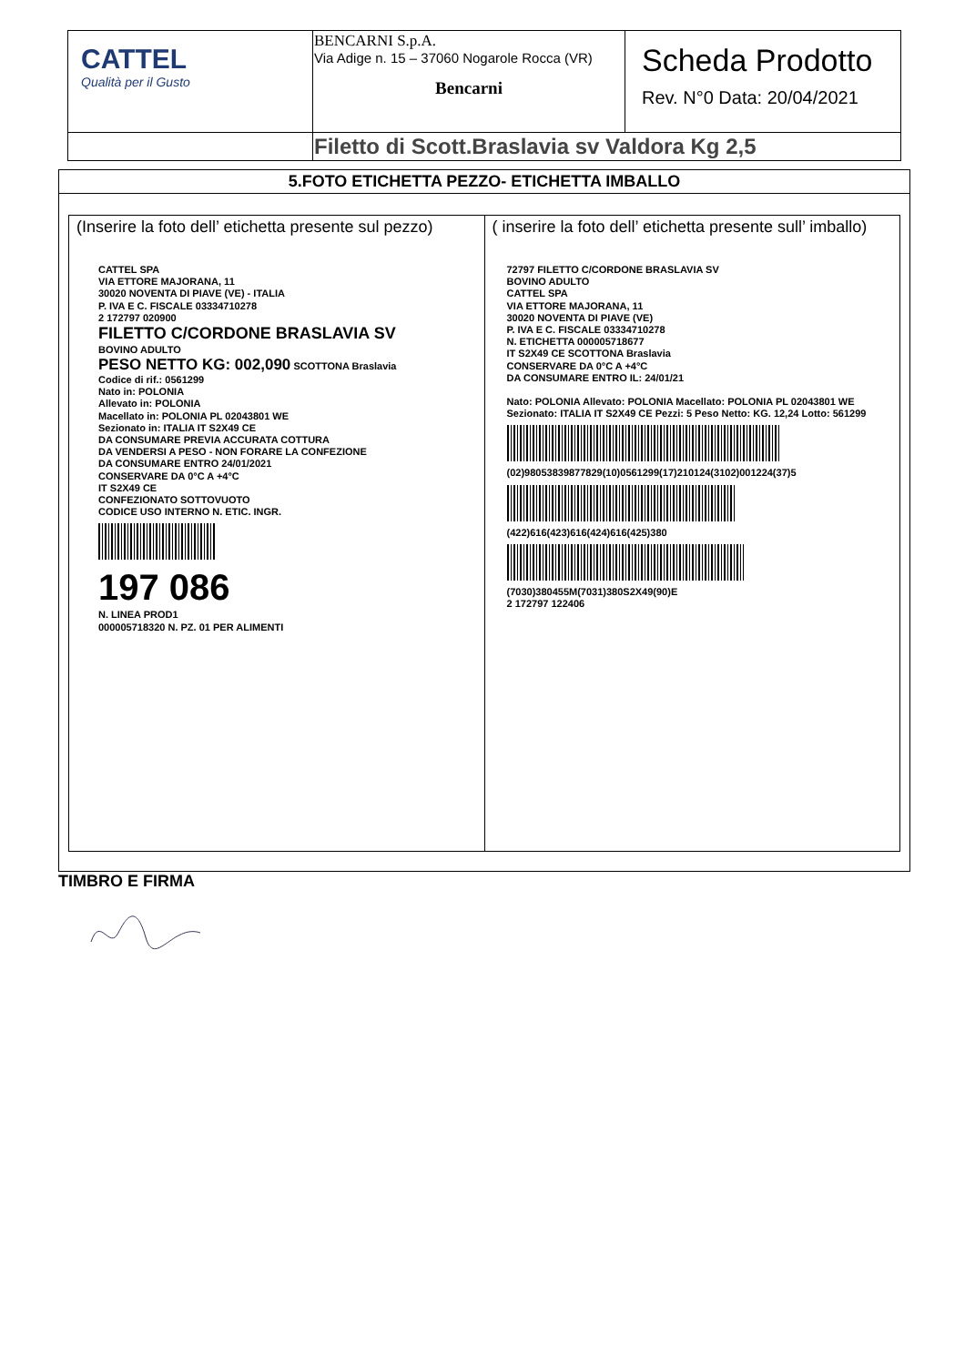| CATTEL Qualità per il Gusto | BENCARNI S.p.A. Via Adige n. 15 – 37060 Nogarole Rocca (VR) Bencarni | Scheda Prodotto Rev. N°0 Data: 20/04/2021 |
| | Filetto di Scott.Braslavia sv Valdora Kg 2,5 | |
5.FOTO ETICHETTA PEZZO- ETICHETTA IMBALLO
| (Inserire la foto dell’ etichetta presente sul pezzo) CATTEL SPA VIA ETTORE MAJORANA, 11 30020 NOVENTA DI PIAVE (VE) - ITALIA P. IVA E C. FISCALE 03334710278 2 172797 020900 FILETTO C/CORDONE BRASLAVIA SV BOVINO ADULTO PESO NETTO KG: 002,090 SCOTTONA Braslavia Codice di rif.: 0561299 Nato in: POLONIA Allevato in: POLONIA Macellato in: POLONIA PL 02043801 WE Sezionato in: ITALIA IT S2X49 CE DA CONSUMARE PREVIA ACCURATA COTTURA DA VENDERSI A PESO - NON FORARE LA CONFEZIONE DA CONSUMARE ENTRO 24/01/2021 CONSERVARE DA 0°C A +4°C IT S2X49 CE CONFEZIONATO SOTTOVUOTO CODICE USO INTERNO N. ETIC. INGR. 197 086 N. LINEA PROD1 000005718320 N. PZ. 01 PER ALIMENTI | ( inserire la foto dell’ etichetta presente sull’ imballo) 72797 FILETTO C/CORDONE BRASLAVIA SV BOVINO ADULTO CATTEL SPA VIA ETTORE MAJORANA, 11 30020 NOVENTA DI PIAVE (VE) P. IVA E C. FISCALE 03334710278 N. ETICHETTA 000005718677 IT S2X49 CE SCOTTONA Braslavia CONSERVARE DA 0°C A +4°C DA CONSUMARE ENTRO IL: 24/01/21 Nato: POLONIA Allevato: POLONIA Macellato: POLONIA PL 02043801 WE Sezionato: ITALIA IT S2X49 CE Pezzi: 5 Peso Netto: KG. 12,24 Lotto: 561299 (02)98053839877829(10)0561299(17)210124(3102)001224(37)5 (422)616(423)616(424)616(425)380 (7030)380455M(7031)380S2X49(90)E 2 172797 122406 |
TIMBRO E FIRMA